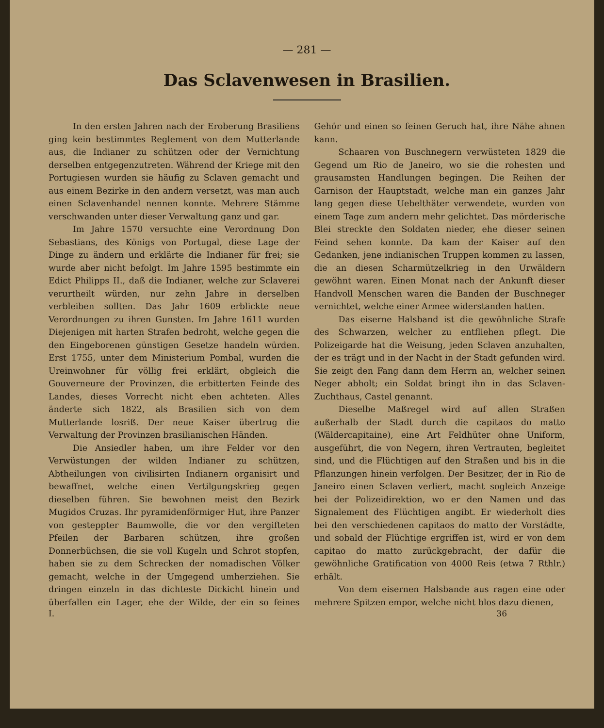— 281 —
Das Sclavenwesen in Brasilien.
In den ersten Jahren nach der Eroberung Brasiliens ging kein bestimmtes Reglement von dem Mutterlande aus, die Indianer zu schützen oder der Vernichtung derselben entgegenzutreten. Während der Kriege mit den Portugiesen wurden sie häufig zu Sclaven gemacht und aus einem Bezirke in den andern versetzt, was man auch einen Sclavenhandel nennen konnte. Mehrere Stämme verschwanden unter dieser Verwaltung ganz und gar.
Im Jahre 1570 versuchte eine Verordnung Don Sebastians, des Königs von Portugal, diese Lage der Dinge zu ändern und erklärte die Indianer für frei; sie wurde aber nicht befolgt. Im Jahre 1595 bestimmte ein Edict Philipps II., daß die Indianer, welche zur Sclaverei verurtheilt würden, nur zehn Jahre in derselben verbleiben sollten. Das Jahr 1609 erblickte neue Verordnungen zu ihren Gunsten. Im Jahre 1611 wurden Diejenigen mit harten Strafen bedroht, welche gegen die den Eingeborenen günstigen Gesetze handeln würden. Erst 1755, unter dem Ministerium Pombal, wurden die Ureinwohner für völlig frei erklärt, obgleich die Gouverneure der Provinzen, die erbitterten Feinde des Landes, dieses Vorrecht nicht eben achteten. Alles änderte sich 1822, als Brasilien sich von dem Mutterlande losriß. Der neue Kaiser übertrug die Verwaltung der Provinzen brasilianischen Händen.
Die Ansiedler haben, um ihre Felder vor den Verwüstungen der wilden Indianer zu schützen, Abtheilungen von civilisirten Indianern organisirt und bewaffnet, welche einen Vertilgungskrieg gegen dieselben führen. Sie bewohnen meist den Bezirk Mugidos Cruzas. Ihr pyramidenförmiger Hut, ihre Panzer von gesteppter Baumwolle, die vor den vergifteten Pfeilen der Barbaren schützen, ihre großen Donnerbüchsen, die sie voll Kugeln und Schrot stopfen, haben sie zu dem Schrecken der nomadischen Völker gemacht, welche in der Umgegend umherziehen. Sie dringen einzeln in das dichteste Dickicht hinein und überfallen ein Lager, ehe der Wilde, der ein so feines Gehör und einen so feinen Geruch hat, ihre Nähe ahnen kann.
Schaaren von Buschnegern verwüsteten 1829 die Gegend um Rio de Janeiro, wo sie die rohesten und grausamsten Handlungen begingen. Die Reihen der Garnison der Hauptstadt, welche man ein ganzes Jahr lang gegen diese Uebelthäter verwendete, wurden von einem Tage zum andern mehr gelichtet. Das mörderische Blei streckte den Soldaten nieder, ehe dieser seinen Feind sehen konnte. Da kam der Kaiser auf den Gedanken, jene indianischen Truppen kommen zu lassen, die an diesen Scharmützelkrieg in den Urwäldern gewöhnt waren. Einen Monat nach der Ankunft dieser Handvoll Menschen waren die Banden der Buschneger vernichtet, welche einer Armee widerstanden hatten.
Das eiserne Halsband ist die gewöhnliche Strafe des Schwarzen, welcher zu entfliehen pflegt. Die Polizeigarde hat die Weisung, jeden Sclaven anzuhalten, der es trägt und in der Nacht in der Stadt gefunden wird. Sie zeigt den Fang dann dem Herrn an, welcher seinen Neger abholt; ein Soldat bringt ihn in das Sclaven-Zuchthaus, Castel genannt.
Dieselbe Maßregel wird auf allen Straßen außerhalb der Stadt durch die capitaos do matto (Wäldercapitaine), eine Art Feldhüter ohne Uniform, ausgeführt, die von Negern, ihren Vertrauten, begleitet sind, und die Flüchtigen auf den Straßen und bis in die Pflanzungen hinein verfolgen. Der Besitzer, der in Rio de Janeiro einen Sclaven verliert, macht sogleich Anzeige bei der Polizeidirektion, wo er den Namen und das Signalement des Flüchtigen angibt. Er wiederholt dies bei den verschiedenen capitaos do matto der Vorstädte, und sobald der Flüchtige ergriffen ist, wird er von dem capitao do matto zurückgebracht, der dafür die gewöhnliche Gratification von 4000 Reis (etwa 7 Rthlr.) erhält.
Von dem eisernen Halsbande aus ragen eine oder mehrere Spitzen empor, welche nicht blos dazu dienen,
I. 36